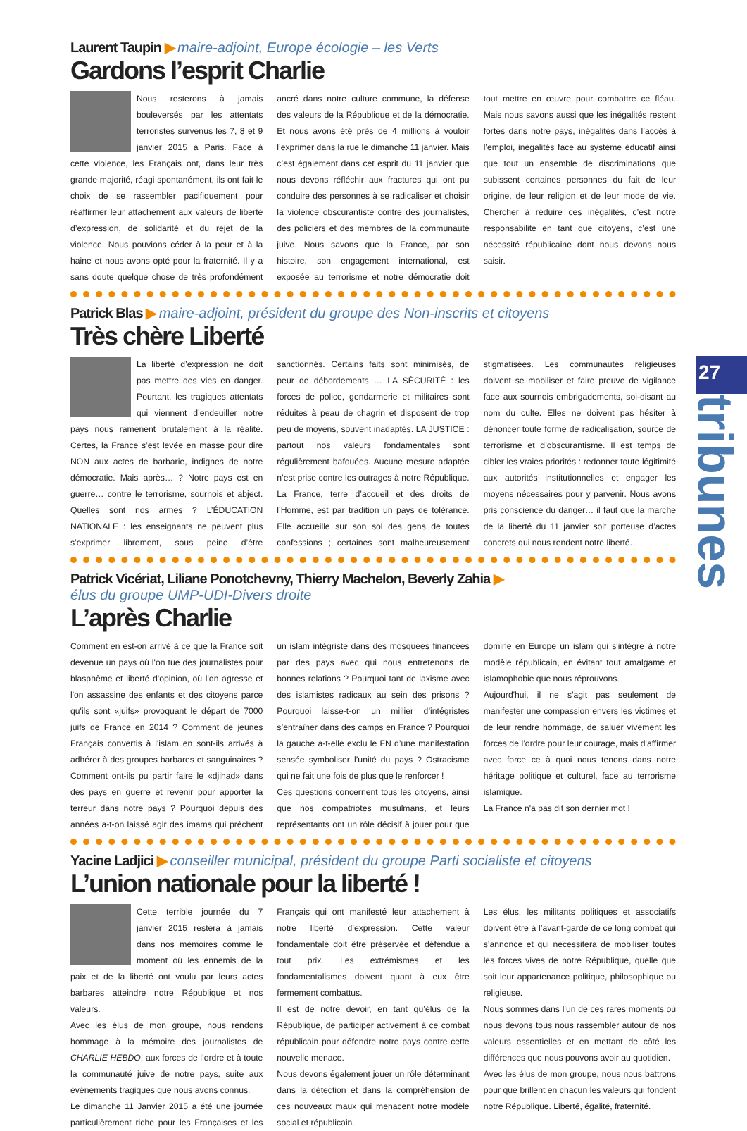Laurent Taupin ▶ maire-adjoint, Europe écologie – les Verts
Gardons l’esprit Charlie
Nous resterons à jamais bouleversés par les attentats terroristes survenus les 7, 8 et 9 janvier 2015 à Paris. Face à cette violence, les Français ont, dans leur très grande majorité, réagi spontanément, ils ont fait le choix de se rassembler pacifiquement pour réaffirmer leur attachement aux valeurs de liberté d’expression, de solidarité et du rejet de la violence. Nous pouvions céder à la peur et à la haine et nous avons opté pour la fraternité. Il y a sans doute quelque chose de très profondément ancré dans notre culture commune, la défense des valeurs de la République et de la démocratie. Et nous avons été près de 4 millions à vouloir l’exprimer dans la rue le dimanche 11 janvier. Mais c’est également dans cet esprit du 11 janvier que nous devons réfléchir aux fractures qui ont pu conduire des personnes à se radicaliser et choisir la violence obscurantiste contre des journalistes, des policiers et des membres de la communauté juive. Nous savons que la France, par son histoire, son engagement international, est exposée au terrorisme et notre démocratie doit tout mettre en œuvre pour combattre ce fléau. Mais nous savons aussi que les inégalités restent fortes dans notre pays, inégalités dans l’accès à l’emploi, inégalités face au système éducatif ainsi que tout un ensemble de discriminations que subissent certaines personnes du fait de leur origine, de leur religion et de leur mode de vie. Chercher à réduire ces inégalités, c’est notre responsabilité en tant que citoyens, c’est une nécessité républicaine dont nous devons nous saisir.
Patrick Blas ▶ maire-adjoint, président du groupe des Non-inscrits et citoyens
Très chère Liberté
La liberté d’expression ne doit pas mettre des vies en danger. Pourtant, les tragiques attentats qui viennent d’endeuiller notre pays nous ramènent brutalement à la réalité. Certes, la France s’est levée en masse pour dire NON aux actes de barbarie, indignes de notre démocratie. Mais après… ? Notre pays est en guerre… contre le terrorisme, sournois et abject. Quelles sont nos armes ? L’ÉDUCATION NATIONALE : les enseignants ne peuvent plus s’exprimer librement, sous peine d’être sanctionnés. Certains faits sont minimisés, de peur de débordements … LA SÉCURITÉ : les forces de police, gendarmerie et militaires sont réduites à peau de chagrin et disposent de trop peu de moyens, souvent inadaptés. LA JUSTICE : partout nos valeurs fondamentales sont régulièrement bafouées. Aucune mesure adaptée n’est prise contre les outrages à notre République. La France, terre d’accueil et des droits de l’Homme, est par tradition un pays de tolérance. Elle accueille sur son sol des gens de toutes confessions ; certaines sont malheureusement stigmatisées. Les communautés religieuses doivent se mobiliser et faire preuve de vigilance face aux sournois embrigadements, soi-disant au nom du culte. Elles ne doivent pas hésiter à dénoncer toute forme de radicalisation, source de terrorisme et d’obscurantisme. Il est temps de cibler les vraies priorités : redonner toute légitimité aux autorités institutionnelles et engager les moyens nécessaires pour y parvenir. Nous avons pris conscience du danger… il faut que la marche de la liberté du 11 janvier soit porteuse d’actes concrets qui nous rendent notre liberté.
Patrick Vicériat, Liliane Ponotchevny, Thierry Machelon, Beverly Zahia ▶
élus du groupe UMP-UDI-Divers droite
L’après Charlie
Comment en est-on arrivé à ce que la France soit devenue un pays où l'on tue des journalistes pour blasphème et liberté d'opinion, où l'on agresse et l'on assassine des enfants et des citoyens parce qu'ils sont «juifs» provoquant le départ de 7000 juifs de France en 2014 ? Comment de jeunes Français convertis à l'islam en sont-ils arrivés à adhérer à des groupes barbares et sanguinaires ? Comment ont-ils pu partir faire le «djihad» dans des pays en guerre et revenir pour apporter la terreur dans notre pays ? Pourquoi depuis des années a-t-on laissé agir des imams qui prêchent un islam intégriste dans des mosquées financées par des pays avec qui nous entretenons de bonnes relations ? Pourquoi tant de laxisme avec des islamistes radicaux au sein des prisons ? Pourquoi laisse-t-on un millier d’intégristes s’entraîner dans des camps en France ? Pourquoi la gauche a-t-elle exclu le FN d’une manifestation sensée symboliser l’unité du pays ? Ostracisme qui ne fait une fois de plus que le renforcer !
Ces questions concernent tous les citoyens, ainsi que nos compatriotes musulmans, et leurs représentants ont un rôle décisif à jouer pour que domine en Europe un islam qui s'intègre à notre modèle républicain, en évitant tout amalgame et islamophobie que nous réprouvons.
Aujourd'hui, il ne s'agit pas seulement de manifester une compassion envers les victimes et de leur rendre hommage, de saluer vivement les forces de l’ordre pour leur courage, mais d'affirmer avec force ce à quoi nous tenons dans notre héritage politique et culturel, face au terrorisme islamique.
La France n'a pas dit son dernier mot !
Yacine Ladjici ▶ conseiller municipal, président du groupe Parti socialiste et citoyens
L’union nationale pour la liberté !
Cette terrible journée du 7 janvier 2015 restera à jamais dans nos mémoires comme le moment où les ennemis de la paix et de la liberté ont voulu par leurs actes barbares atteindre notre République et nos valeurs.
Avec les élus de mon groupe, nous rendons hommage à la mémoire des journalistes de CHARLIE HEBDO, aux forces de l’ordre et à toute la communauté juive de notre pays, suite aux événements tragiques que nous avons connus.
Le dimanche 11 Janvier 2015 a été une journée particulièrement riche pour les Françaises et les Français qui ont manifesté leur attachement à notre liberté d’expression. Cette valeur fondamentale doit être préservée et défendue à tout prix. Les extrémismes et les fondamentalismes doivent quant à eux être fermement combattus.
Il est de notre devoir, en tant qu’élus de la République, de participer activement à ce combat républicain pour défendre notre pays contre cette nouvelle menace.
Nous devons également jouer un rôle déterminant dans la détection et dans la compréhension de ces nouveaux maux qui menacent notre modèle social et républicain.
Les élus, les militants politiques et associatifs doivent être à l’avant-garde de ce long combat qui s’annonce et qui nécessitera de mobiliser toutes les forces vives de notre République, quelle que soit leur appartenance politique, philosophique ou religieuse.
Nous sommes dans l’un de ces rares moments où nous devons tous nous rassembler autour de nos valeurs essentielles et en mettant de côté les différences que nous pouvons avoir au quotidien.
Avec les élus de mon groupe, nous nous battrons pour que brillent en chacun les valeurs qui fondent notre République. Liberté, égalité, fraternité.
27
tribunes